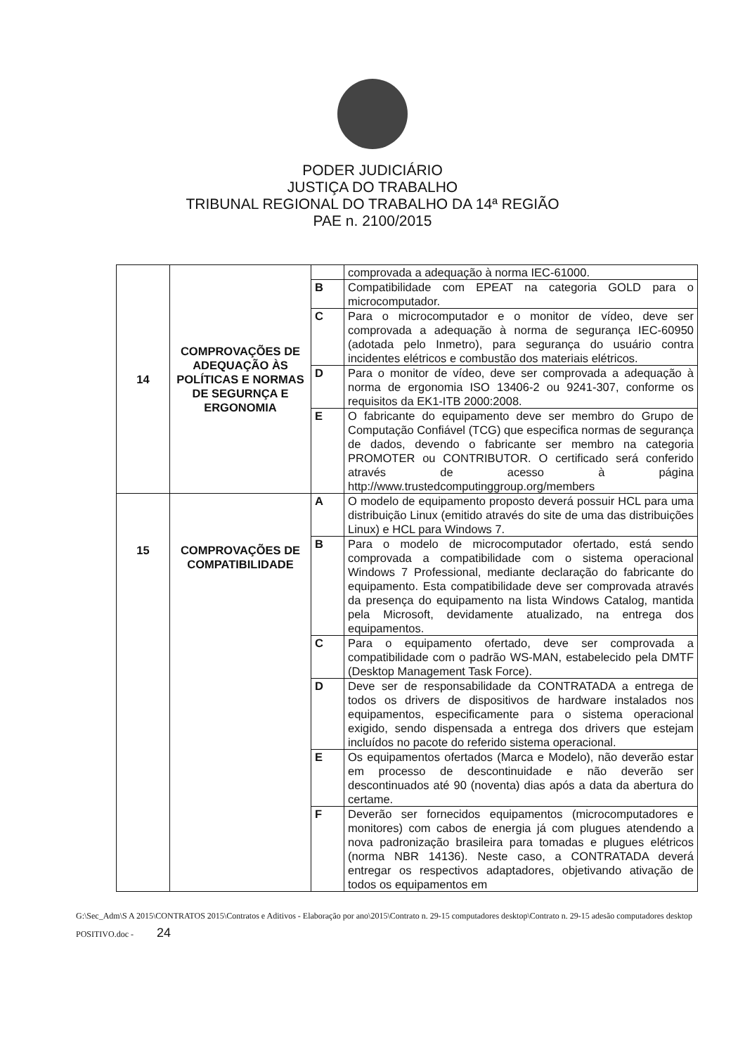PODER JUDICIÁRIO
JUSTIÇA DO TRABALHO
TRIBUNAL REGIONAL DO TRABALHO DA 14ª REGIÃO
PAE n. 2100/2015
| 14 | COMPROVAÇÕES DE ADEQUAÇÃO ÀS POLÍTICAS E NORMAS DE SEGURNÇA E ERGONOMIA | | comprovada a adequação à norma IEC-61000. |
| | | B | Compatibilidade com EPEAT na categoria GOLD para o microcomputador. |
| | | C | Para o microcomputador e o monitor de vídeo, deve ser comprovada a adequação à norma de segurança IEC-60950 (adotada pelo Inmetro), para segurança do usuário contra incidentes elétricos e combustão dos materiais elétricos. |
| | | D | Para o monitor de vídeo, deve ser comprovada a adequação à norma de ergonomia ISO 13406-2 ou 9241-307, conforme os requisitos da EK1-ITB 2000:2008. |
| | | E | O fabricante do equipamento deve ser membro do Grupo de Computação Confiável (TCG) que especifica normas de segurança de dados, devendo o fabricante ser membro na categoria PROMOTER ou CONTRIBUTOR. O certificado será conferido através de acesso à página http://www.trustedcomputinggroup.org/members |
| 15 | COMPROVAÇÕES DE COMPATIBILIDADE | A | O modelo de equipamento proposto deverá possuir HCL para uma distribuição Linux (emitido através do site de uma das distribuições Linux) e HCL para Windows 7. |
| | | B | Para o modelo de microcomputador ofertado, está sendo comprovada a compatibilidade com o sistema operacional Windows 7 Professional, mediante declaração do fabricante do equipamento. Esta compatibilidade deve ser comprovada através da presença do equipamento na lista Windows Catalog, mantida pela Microsoft, devidamente atualizado, na entrega dos equipamentos. |
| | | C | Para o equipamento ofertado, deve ser comprovada a compatibilidade com o padrão WS-MAN, estabelecido pela DMTF (Desktop Management Task Force). |
| | | D | Deve ser de responsabilidade da CONTRATADA a entrega de todos os drivers de dispositivos de hardware instalados nos equipamentos, especificamente para o sistema operacional exigido, sendo dispensada a entrega dos drivers que estejam incluídos no pacote do referido sistema operacional. |
| | | E | Os equipamentos ofertados (Marca e Modelo), não deverão estar em processo de descontinuidade e não deverão ser descontinuados até 90 (noventa) dias após a data da abertura do certame. |
| | | F | Deverão ser fornecidos equipamentos (microcomputadores e monitores) com cabos de energia já com plugues atendendo a nova padronização brasileira para tomadas e plugues elétricos (norma NBR 14136). Neste caso, a CONTRATADA deverá entregar os respectivos adaptadores, objetivando ativação de todos os equipamentos em |
G:\Sec_Adm\S A 2015\CONTRATOS 2015\Contratos e Aditivos - Elaboração por ano\2015\Contrato n. 29-15 computadores desktop\Contrato n. 29-15 adesão computadores desktop POSITIVO.doc - 24